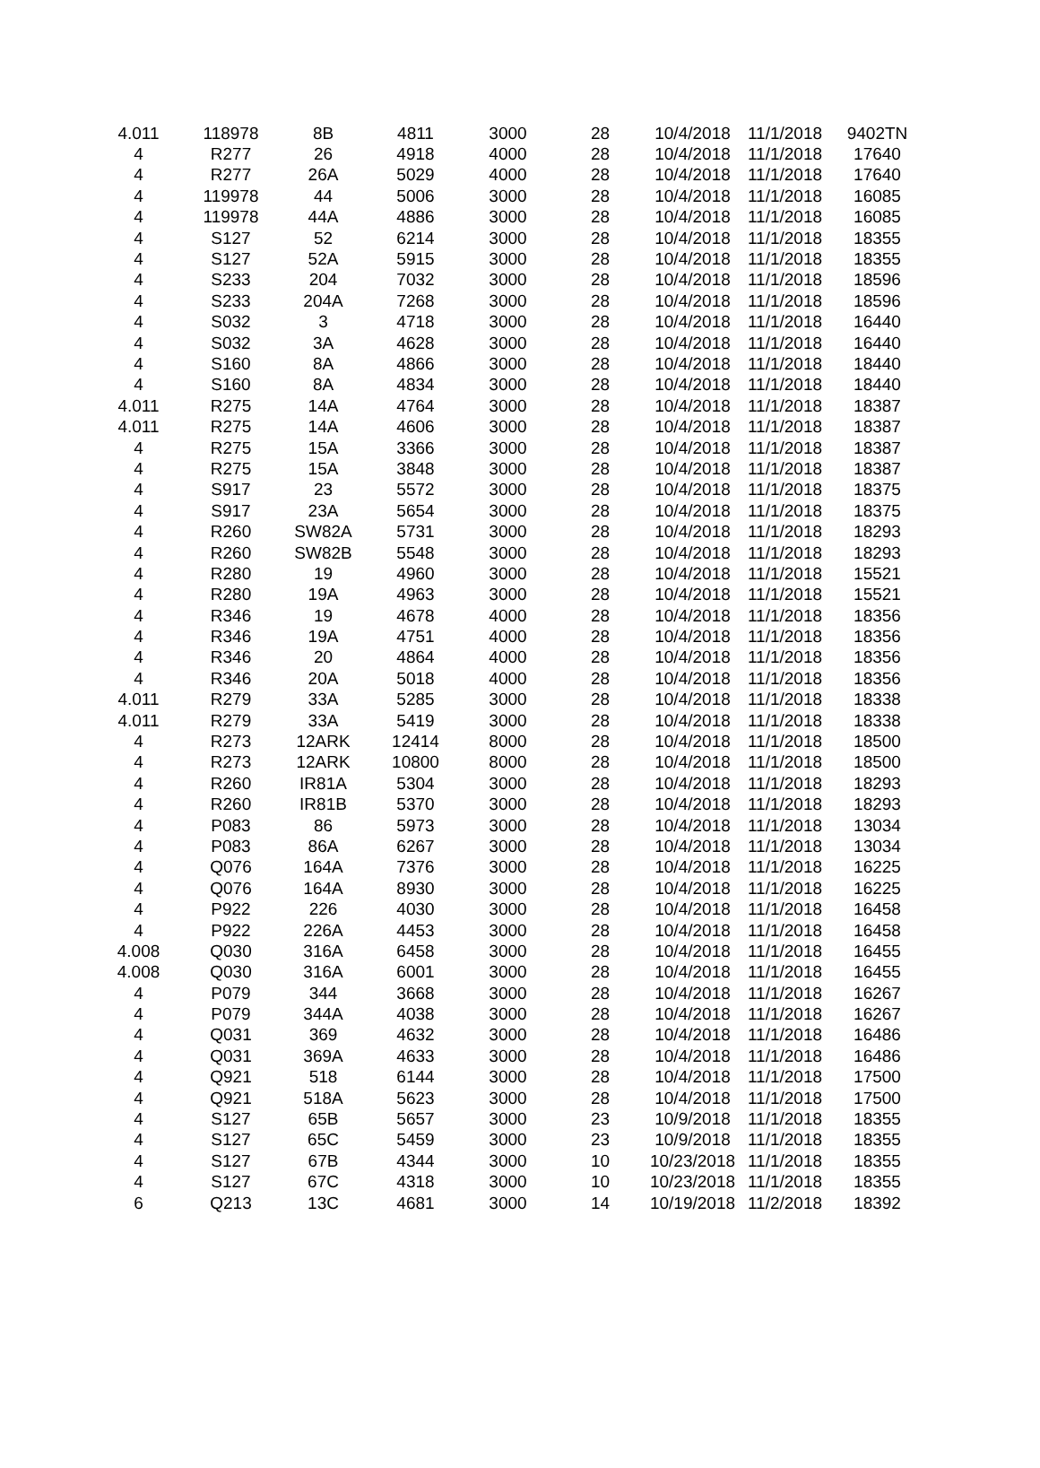| 4.011 | 118978 | 8B | 4811 | 3000 | 28 | 10/4/2018 | 11/1/2018 | 9402TN |
| 4 | R277 | 26 | 4918 | 4000 | 28 | 10/4/2018 | 11/1/2018 | 17640 |
| 4 | R277 | 26A | 5029 | 4000 | 28 | 10/4/2018 | 11/1/2018 | 17640 |
| 4 | 119978 | 44 | 5006 | 3000 | 28 | 10/4/2018 | 11/1/2018 | 16085 |
| 4 | 119978 | 44A | 4886 | 3000 | 28 | 10/4/2018 | 11/1/2018 | 16085 |
| 4 | S127 | 52 | 6214 | 3000 | 28 | 10/4/2018 | 11/1/2018 | 18355 |
| 4 | S127 | 52A | 5915 | 3000 | 28 | 10/4/2018 | 11/1/2018 | 18355 |
| 4 | S233 | 204 | 7032 | 3000 | 28 | 10/4/2018 | 11/1/2018 | 18596 |
| 4 | S233 | 204A | 7268 | 3000 | 28 | 10/4/2018 | 11/1/2018 | 18596 |
| 4 | S032 | 3 | 4718 | 3000 | 28 | 10/4/2018 | 11/1/2018 | 16440 |
| 4 | S032 | 3A | 4628 | 3000 | 28 | 10/4/2018 | 11/1/2018 | 16440 |
| 4 | S160 | 8A | 4866 | 3000 | 28 | 10/4/2018 | 11/1/2018 | 18440 |
| 4 | S160 | 8A | 4834 | 3000 | 28 | 10/4/2018 | 11/1/2018 | 18440 |
| 4.011 | R275 | 14A | 4764 | 3000 | 28 | 10/4/2018 | 11/1/2018 | 18387 |
| 4.011 | R275 | 14A | 4606 | 3000 | 28 | 10/4/2018 | 11/1/2018 | 18387 |
| 4 | R275 | 15A | 3366 | 3000 | 28 | 10/4/2018 | 11/1/2018 | 18387 |
| 4 | R275 | 15A | 3848 | 3000 | 28 | 10/4/2018 | 11/1/2018 | 18387 |
| 4 | S917 | 23 | 5572 | 3000 | 28 | 10/4/2018 | 11/1/2018 | 18375 |
| 4 | S917 | 23A | 5654 | 3000 | 28 | 10/4/2018 | 11/1/2018 | 18375 |
| 4 | R260 | SW82A | 5731 | 3000 | 28 | 10/4/2018 | 11/1/2018 | 18293 |
| 4 | R260 | SW82B | 5548 | 3000 | 28 | 10/4/2018 | 11/1/2018 | 18293 |
| 4 | R280 | 19 | 4960 | 3000 | 28 | 10/4/2018 | 11/1/2018 | 15521 |
| 4 | R280 | 19A | 4963 | 3000 | 28 | 10/4/2018 | 11/1/2018 | 15521 |
| 4 | R346 | 19 | 4678 | 4000 | 28 | 10/4/2018 | 11/1/2018 | 18356 |
| 4 | R346 | 19A | 4751 | 4000 | 28 | 10/4/2018 | 11/1/2018 | 18356 |
| 4 | R346 | 20 | 4864 | 4000 | 28 | 10/4/2018 | 11/1/2018 | 18356 |
| 4 | R346 | 20A | 5018 | 4000 | 28 | 10/4/2018 | 11/1/2018 | 18356 |
| 4.011 | R279 | 33A | 5285 | 3000 | 28 | 10/4/2018 | 11/1/2018 | 18338 |
| 4.011 | R279 | 33A | 5419 | 3000 | 28 | 10/4/2018 | 11/1/2018 | 18338 |
| 4 | R273 | 12ARK | 12414 | 8000 | 28 | 10/4/2018 | 11/1/2018 | 18500 |
| 4 | R273 | 12ARK | 10800 | 8000 | 28 | 10/4/2018 | 11/1/2018 | 18500 |
| 4 | R260 | IR81A | 5304 | 3000 | 28 | 10/4/2018 | 11/1/2018 | 18293 |
| 4 | R260 | IR81B | 5370 | 3000 | 28 | 10/4/2018 | 11/1/2018 | 18293 |
| 4 | P083 | 86 | 5973 | 3000 | 28 | 10/4/2018 | 11/1/2018 | 13034 |
| 4 | P083 | 86A | 6267 | 3000 | 28 | 10/4/2018 | 11/1/2018 | 13034 |
| 4 | Q076 | 164A | 7376 | 3000 | 28 | 10/4/2018 | 11/1/2018 | 16225 |
| 4 | Q076 | 164A | 8930 | 3000 | 28 | 10/4/2018 | 11/1/2018 | 16225 |
| 4 | P922 | 226 | 4030 | 3000 | 28 | 10/4/2018 | 11/1/2018 | 16458 |
| 4 | P922 | 226A | 4453 | 3000 | 28 | 10/4/2018 | 11/1/2018 | 16458 |
| 4.008 | Q030 | 316A | 6458 | 3000 | 28 | 10/4/2018 | 11/1/2018 | 16455 |
| 4.008 | Q030 | 316A | 6001 | 3000 | 28 | 10/4/2018 | 11/1/2018 | 16455 |
| 4 | P079 | 344 | 3668 | 3000 | 28 | 10/4/2018 | 11/1/2018 | 16267 |
| 4 | P079 | 344A | 4038 | 3000 | 28 | 10/4/2018 | 11/1/2018 | 16267 |
| 4 | Q031 | 369 | 4632 | 3000 | 28 | 10/4/2018 | 11/1/2018 | 16486 |
| 4 | Q031 | 369A | 4633 | 3000 | 28 | 10/4/2018 | 11/1/2018 | 16486 |
| 4 | Q921 | 518 | 6144 | 3000 | 28 | 10/4/2018 | 11/1/2018 | 17500 |
| 4 | Q921 | 518A | 5623 | 3000 | 28 | 10/4/2018 | 11/1/2018 | 17500 |
| 4 | S127 | 65B | 5657 | 3000 | 23 | 10/9/2018 | 11/1/2018 | 18355 |
| 4 | S127 | 65C | 5459 | 3000 | 23 | 10/9/2018 | 11/1/2018 | 18355 |
| 4 | S127 | 67B | 4344 | 3000 | 10 | 10/23/2018 | 11/1/2018 | 18355 |
| 4 | S127 | 67C | 4318 | 3000 | 10 | 10/23/2018 | 11/1/2018 | 18355 |
| 6 | Q213 | 13C | 4681 | 3000 | 14 | 10/19/2018 | 11/2/2018 | 18392 |